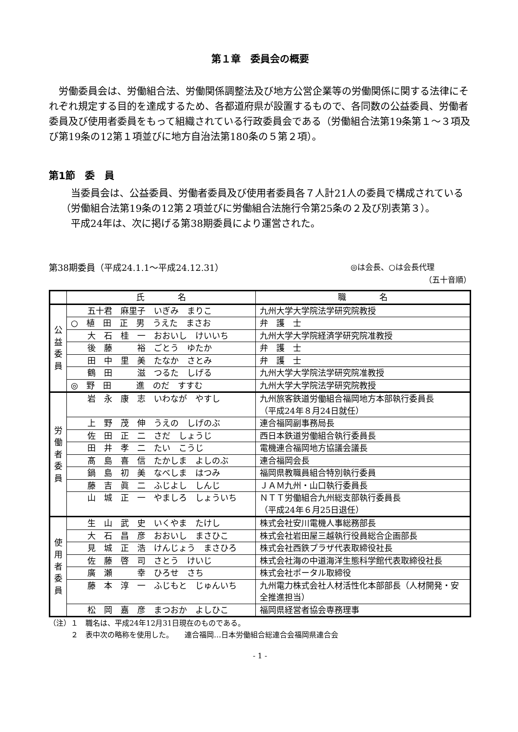第１章　委員会の概要
　労働委員会は、労働組合法、労働関係調整法及び地方公営企業等の労働関係に関する法律にそれぞれ規定する目的を達成するため、各都道府県が設置するもので、各同数の公益委員、労働者委員及び使用者委員をもって組織されている行政委員会である（労働組合法第19条第１～３項及び第19条の12第１項並びに地方自治法第180条の５第２項）。
第1節　委　員
　当委員会は、公益委員、労働者委員及び使用者委員各７人計21人の委員で構成されている（労働組合法第19条の12第２項並びに労働組合法施行令第25条の２及び別表第３）。
　平成24年は、次に掲げる第38期委員により運営された。
第38期委員（平成24.1.1～平成24.12.31） ◎は会長、○は会長代理
（五十音順）
| | 氏 名 | 職 名 |
| --- | --- | --- |
| 公 益 委 員 | 五十君 麻里子 いぎみ まりこ | 九州大学大学院法学研究院教授 |
| | ○ 植 田 正 男 うえた まさお | 弁 護 士 |
| | 大 石 桂 一 おおいし けいいち | 九州大学大学院経済学研究院准教授 |
| | 後 藤 裕 ごとう ゆたか | 弁 護 士 |
| | 田 中 里 美 たなか さとみ | 弁 護 士 |
| | 鶴 田 滋 つるた しげる | 九州大学大学院法学研究院准教授 |
| | ◎ 野 田 進 のだ すすむ | 九州大学大学院法学研究院教授 |
| 労 働 者 委 員 | 岩 永 康 志 いわなが やすし | 九州旅客鉄道労働組合福岡地方本部執行委員長 （平成24年８月24日就任） |
| | 上 野 茂 伸 うえの しげのぶ | 連合福岡副事務局長 |
| | 佐 田 正 二 さだ しょうじ | 西日本鉄道労働組合執行委員長 |
| | 田 井 孝 二 たい こうじ | 電機連合福岡地方協議会議長 |
| | 髙 島 喜 信 たかしま よしのぶ | 連合福岡会長 |
| | 鍋 島 初 美 なべしま はつみ | 福岡県教職員組合特別執行委員 |
| | 藤 吉 眞 二 ふじよし しんじ | ＪＡＭ九州・山口執行委員長 |
| | 山 城 正 一 やましろ しょういち | ＮＴＴ労働組合九州総支部執行委員長 （平成24年６月25日退任） |
| 使 用 者 委 員 | 生 山 武 史 いくやま たけし | 株式会社安川電機人事総務部長 |
| | 大 石 昌 彦 おおいし まさひこ | 株式会社岩田屋三越執行役員総合企画部長 |
| | 見 城 正 浩 けんじょう まさひろ | 株式会社西鉄プラザ代表取締役社長 |
| | 佐 藤 啓 司 さとう けいじ | 株式会社海の中道海洋生態科学館代表取締役社長 |
| | 廣 瀬 幸 ひろせ さち | 株式会社ポータル取締役 |
| | 藤 本 淳 一 ふじもと じゅんいち | 九州電力株式会社人材活性化本部部長（人材開発・安全推進担当） |
| | 松 岡 嘉 彦 まつおか よしひこ | 福岡県経営者協会専務理事 |
（注）１　職名は、平成24年12月31日現在のものである。
　　　２　表中次の略称を使用した。　　連合福岡…日本労働組合総連合会福岡県連合会
- 1 -